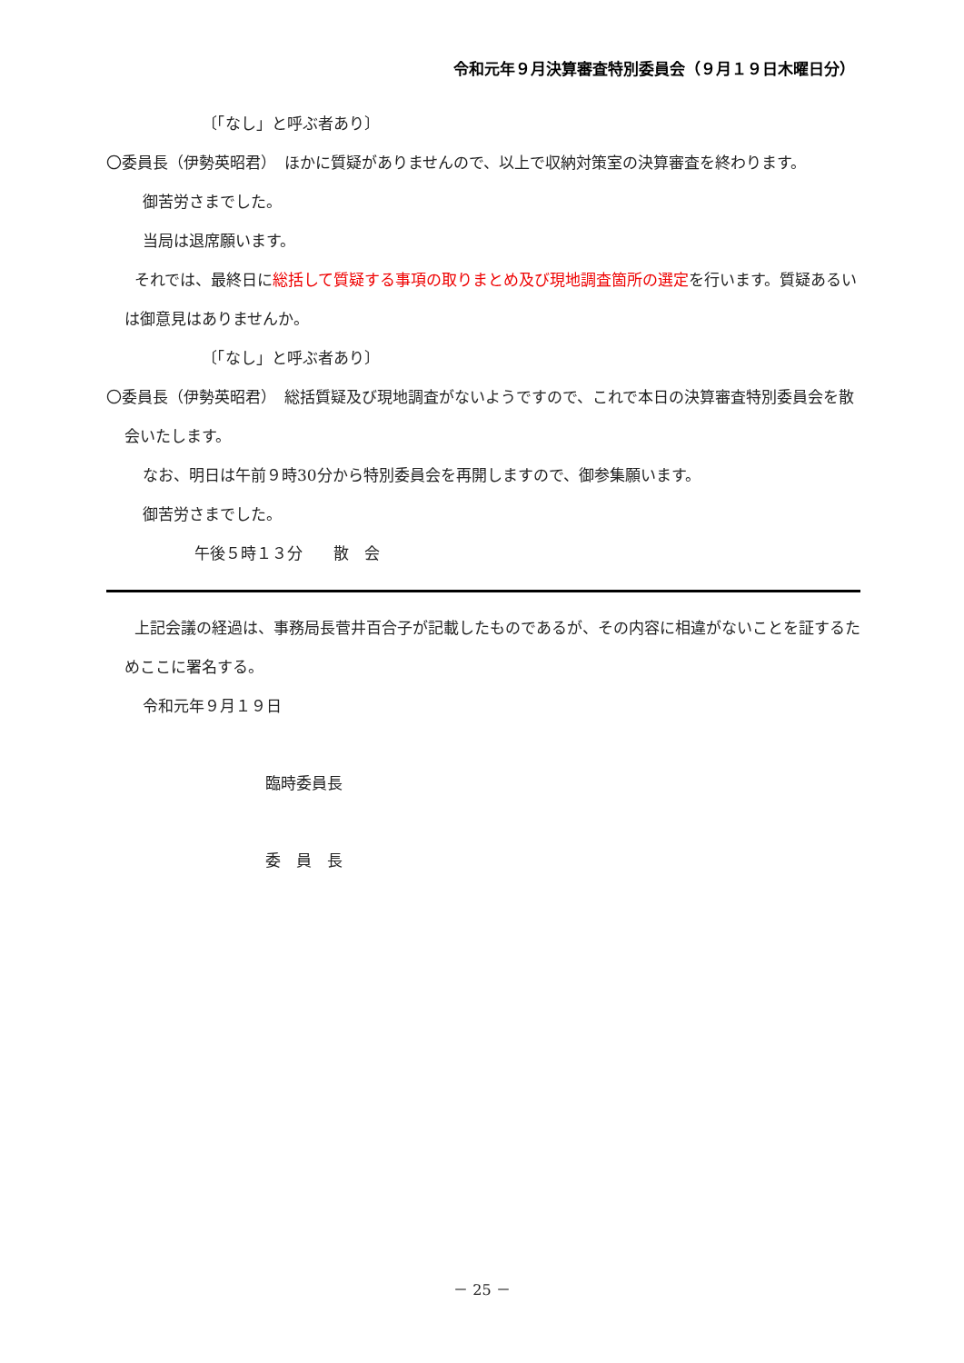令和元年９月決算審査特別委員会（９月１９日木曜日分）
〔「なし」と呼ぶ者あり〕
〇委員長（伊勢英昭君）　ほかに質疑がありませんので、以上で収納対策室の決算審査を終わります。
御苦労さまでした。
当局は退席願います。
それでは、最終日に総括して質疑する事項の取りまとめ及び現地調査箇所の選定を行います。質疑あるいは御意見はありませんか。
〔「なし」と呼ぶ者あり〕
〇委員長（伊勢英昭君）　総括質疑及び現地調査がないようですので、これで本日の決算審査特別委員会を散会いたします。
なお、明日は午前９時30分から特別委員会を再開しますので、御参集願います。
御苦労さまでした。
午後５時１３分　　散　会
上記会議の経過は、事務局長菅井百合子が記載したものであるが、その内容に相違がないことを証するためここに署名する。
令和元年９月１９日
臨時委員長
委　員　長
－ 25 －